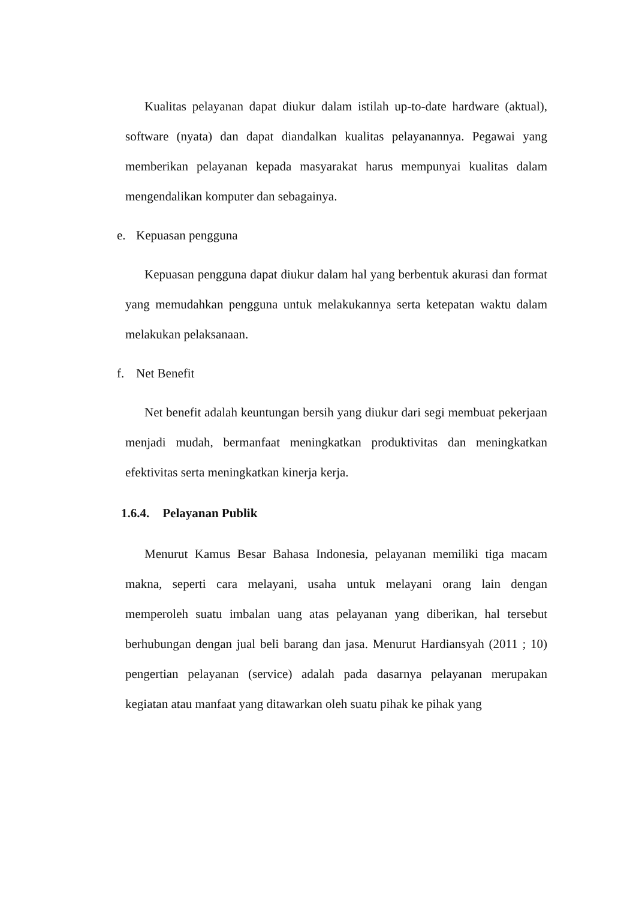Kualitas pelayanan dapat diukur dalam istilah up-to-date hardware (aktual), software (nyata) dan dapat diandalkan kualitas pelayanannya. Pegawai yang memberikan pelayanan kepada masyarakat harus mempunyai kualitas dalam mengendalikan komputer dan sebagainya.
e. Kepuasan pengguna
Kepuasan pengguna dapat diukur dalam hal yang berbentuk akurasi dan format yang memudahkan pengguna untuk melakukannya serta ketepatan waktu dalam melakukan pelaksanaan.
f. Net Benefit
Net benefit adalah keuntungan bersih yang diukur dari segi membuat pekerjaan menjadi mudah, bermanfaat meningkatkan produktivitas dan meningkatkan efektivitas serta meningkatkan kinerja kerja.
1.6.4. Pelayanan Publik
Menurut Kamus Besar Bahasa Indonesia, pelayanan memiliki tiga macam makna, seperti cara melayani, usaha untuk melayani orang lain dengan memperoleh suatu imbalan uang atas pelayanan yang diberikan, hal tersebut berhubungan dengan jual beli barang dan jasa. Menurut Hardiansyah (2011 ; 10) pengertian pelayanan (service) adalah pada dasarnya pelayanan merupakan kegiatan atau manfaat yang ditawarkan oleh suatu pihak ke pihak yang